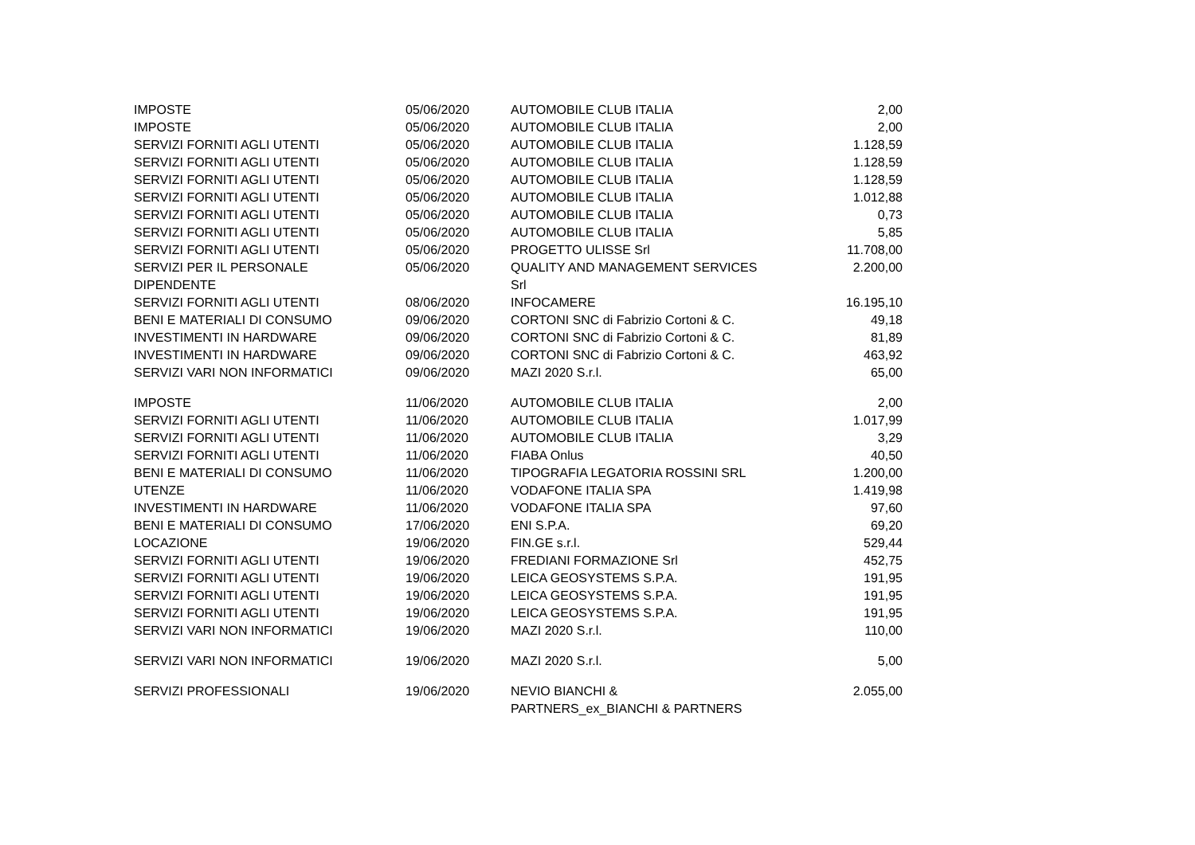| IMPOSTE | 05/06/2020 | AUTOMOBILE CLUB ITALIA | 2,00 |
| IMPOSTE | 05/06/2020 | AUTOMOBILE CLUB ITALIA | 2,00 |
| SERVIZI FORNITI AGLI UTENTI | 05/06/2020 | AUTOMOBILE CLUB ITALIA | 1.128,59 |
| SERVIZI FORNITI AGLI UTENTI | 05/06/2020 | AUTOMOBILE CLUB ITALIA | 1.128,59 |
| SERVIZI FORNITI AGLI UTENTI | 05/06/2020 | AUTOMOBILE CLUB ITALIA | 1.128,59 |
| SERVIZI FORNITI AGLI UTENTI | 05/06/2020 | AUTOMOBILE CLUB ITALIA | 1.012,88 |
| SERVIZI FORNITI AGLI UTENTI | 05/06/2020 | AUTOMOBILE CLUB ITALIA | 0,73 |
| SERVIZI FORNITI AGLI UTENTI | 05/06/2020 | AUTOMOBILE CLUB ITALIA | 5,85 |
| SERVIZI FORNITI AGLI UTENTI | 05/06/2020 | PROGETTO ULISSE Srl | 11.708,00 |
| SERVIZI PER IL PERSONALE DIPENDENTE | 05/06/2020 | QUALITY AND MANAGEMENT SERVICES Srl | 2.200,00 |
| SERVIZI FORNITI AGLI UTENTI | 08/06/2020 | INFOCAMERE | 16.195,10 |
| BENI E MATERIALI DI CONSUMO | 09/06/2020 | CORTONI SNC di Fabrizio Cortoni & C. | 49,18 |
| INVESTIMENTI IN HARDWARE | 09/06/2020 | CORTONI SNC di Fabrizio Cortoni & C. | 81,89 |
| INVESTIMENTI IN HARDWARE | 09/06/2020 | CORTONI SNC di Fabrizio Cortoni & C. | 463,92 |
| SERVIZI VARI NON INFORMATICI | 09/06/2020 | MAZI 2020 S.r.l. | 65,00 |
| IMPOSTE | 11/06/2020 | AUTOMOBILE CLUB ITALIA | 2,00 |
| SERVIZI FORNITI AGLI UTENTI | 11/06/2020 | AUTOMOBILE CLUB ITALIA | 1.017,99 |
| SERVIZI FORNITI AGLI UTENTI | 11/06/2020 | AUTOMOBILE CLUB ITALIA | 3,29 |
| SERVIZI FORNITI AGLI UTENTI | 11/06/2020 | FIABA Onlus | 40,50 |
| BENI E MATERIALI DI CONSUMO | 11/06/2020 | TIPOGRAFIA LEGATORIA ROSSINI SRL | 1.200,00 |
| UTENZE | 11/06/2020 | VODAFONE ITALIA SPA | 1.419,98 |
| INVESTIMENTI IN HARDWARE | 11/06/2020 | VODAFONE ITALIA SPA | 97,60 |
| BENI E MATERIALI DI CONSUMO | 17/06/2020 | ENI S.P.A. | 69,20 |
| LOCAZIONE | 19/06/2020 | FIN.GE s.r.l. | 529,44 |
| SERVIZI FORNITI AGLI UTENTI | 19/06/2020 | FREDIANI FORMAZIONE Srl | 452,75 |
| SERVIZI FORNITI AGLI UTENTI | 19/06/2020 | LEICA GEOSYSTEMS S.P.A. | 191,95 |
| SERVIZI FORNITI AGLI UTENTI | 19/06/2020 | LEICA GEOSYSTEMS S.P.A. | 191,95 |
| SERVIZI FORNITI AGLI UTENTI | 19/06/2020 | LEICA GEOSYSTEMS S.P.A. | 191,95 |
| SERVIZI VARI NON INFORMATICI | 19/06/2020 | MAZI 2020 S.r.l. | 110,00 |
| SERVIZI VARI NON INFORMATICI | 19/06/2020 | MAZI 2020 S.r.l. | 5,00 |
| SERVIZI PROFESSIONALI | 19/06/2020 | NEVIO BIANCHI & PARTNERS_ex_BIANCHI & PARTNERS | 2.055,00 |